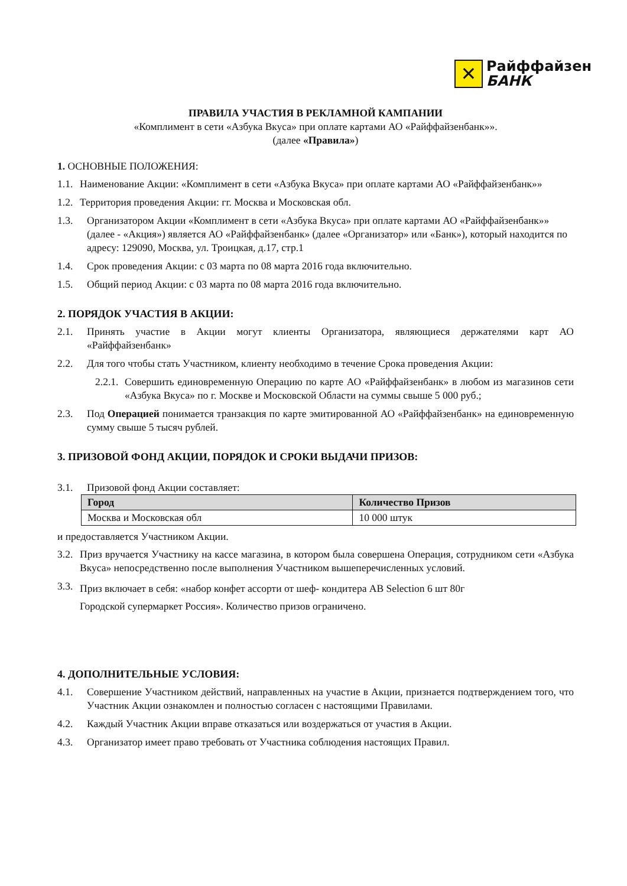✕
Райффайзен
БАНК
ПРАВИЛА УЧАСТИЯ В РЕКЛАМНОЙ КАМПАНИИ
«Комплимент в сети «Азбука Вкуса» при оплате картами АО «Райффайзенбанк»».
(далее «Правила»)
1. ОСНОВНЫЕ ПОЛОЖЕНИЯ:
1.1. Наименование Акции: «Комплимент в сети «Азбука Вкуса» при оплате картами АО «Райффайзенбанк»»
1.2. Территория проведения Акции: гг. Москва и Московская обл.
1.3. Организатором Акции «Комплимент в сети «Азбука Вкуса» при оплате картами АО «Райффайзенбанк»» (далее - «Акция») является АО «Райффайзенбанк» (далее «Организатор» или «Банк»), который находится по адресу: 129090, Москва, ул. Троицкая, д.17, стр.1
1.4. Срок проведения Акции: с 03 марта по 08 марта 2016 года включительно.
1.5. Общий период Акции: с 03 марта по 08 марта 2016 года включительно.
2. ПОРЯДОК УЧАСТИЯ В АКЦИИ:
2.1. Принять участие в Акции могут клиенты Организатора, являющиеся держателями карт АО «Райффайзенбанк»
2.2. Для того чтобы стать Участником, клиенту необходимо в течение Срока проведения Акции:
2.2.1. Совершить единовременную Операцию по карте АО «Райффайзенбанк» в любом из магазинов сети «Азбука Вкуса» по г. Москве и Московской Области на суммы свыше 5 000 руб.;
2.3. Под Операцией понимается транзакция по карте эмитированной АО «Райффайзенбанк» на единовременную сумму свыше 5 тысяч рублей.
3. ПРИЗОВОЙ ФОНД АКЦИИ, ПОРЯДОК И СРОКИ ВЫДАЧИ ПРИЗОВ:
3.1. Призовой фонд Акции составляет:
| Город | Количество Призов |
| --- | --- |
| Москва и Московская обл | 10 000 штук |
и предоставляется Участником Акции.
3.2. Приз вручается Участнику на кассе магазина, в котором была совершена Операция, сотрудником сети «Азбука Вкуса» непосредственно после выполнения Участником вышеперечисленных условий.
3.3. Приз включает в себя: «набор конфет ассорти от шеф- кондитера AB Selection 6 шт 80г
Городской супермаркет Россия». Количество призов ограничено.
4. ДОПОЛНИТЕЛЬНЫЕ УСЛОВИЯ:
4.1. Совершение Участником действий, направленных на участие в Акции, признается подтверждением того, что Участник Акции ознакомлен и полностью согласен с настоящими Правилами.
4.2. Каждый Участник Акции вправе отказаться или воздержаться от участия в Акции.
4.3. Организатор имеет право требовать от Участника соблюдения настоящих Правил.